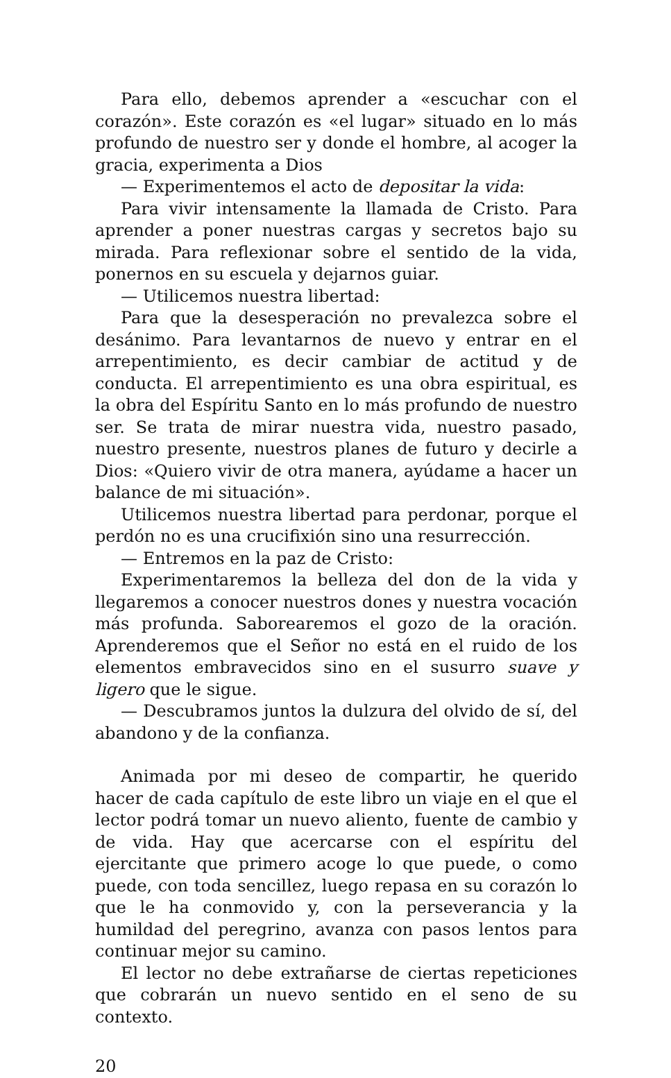Para ello, debemos aprender a «escuchar con el corazón». Este corazón es «el lugar» situado en lo más profundo de nuestro ser y donde el hombre, al acoger la gracia, experimenta a Dios
— Experimentemos el acto de depositar la vida:
Para vivir intensamente la llamada de Cristo. Para aprender a poner nuestras cargas y secretos bajo su mirada. Para reflexionar sobre el sentido de la vida, ponernos en su escuela y dejarnos guiar.
— Utilicemos nuestra libertad:
Para que la desesperación no prevalezca sobre el desánimo. Para levantarnos de nuevo y entrar en el arrepentimiento, es decir cambiar de actitud y de conducta. El arrepentimiento es una obra espiritual, es la obra del Espíritu Santo en lo más profundo de nuestro ser. Se trata de mirar nuestra vida, nuestro pasado, nuestro presente, nuestros planes de futuro y decirle a Dios: «Quiero vivir de otra manera, ayúdame a hacer un balance de mi situación».
Utilicemos nuestra libertad para perdonar, porque el perdón no es una crucifixión sino una resurrección.
— Entremos en la paz de Cristo:
Experimentaremos la belleza del don de la vida y llegaremos a conocer nuestros dones y nuestra vocación más profunda. Saborearemos el gozo de la oración. Aprenderemos que el Señor no está en el ruido de los elementos embravecidos sino en el susurro suave y ligero que le sigue.
— Descubramos juntos la dulzura del olvido de sí, del abandono y de la confianza.
Animada por mi deseo de compartir, he querido hacer de cada capítulo de este libro un viaje en el que el lector podrá tomar un nuevo aliento, fuente de cambio y de vida. Hay que acercarse con el espíritu del ejercitante que primero acoge lo que puede, o como puede, con toda sencillez, luego repasa en su corazón lo que le ha conmovido y, con la perseverancia y la humildad del peregrino, avanza con pasos lentos para continuar mejor su camino.
El lector no debe extrañarse de ciertas repeticiones que cobrarán un nuevo sentido en el seno de su contexto.
20